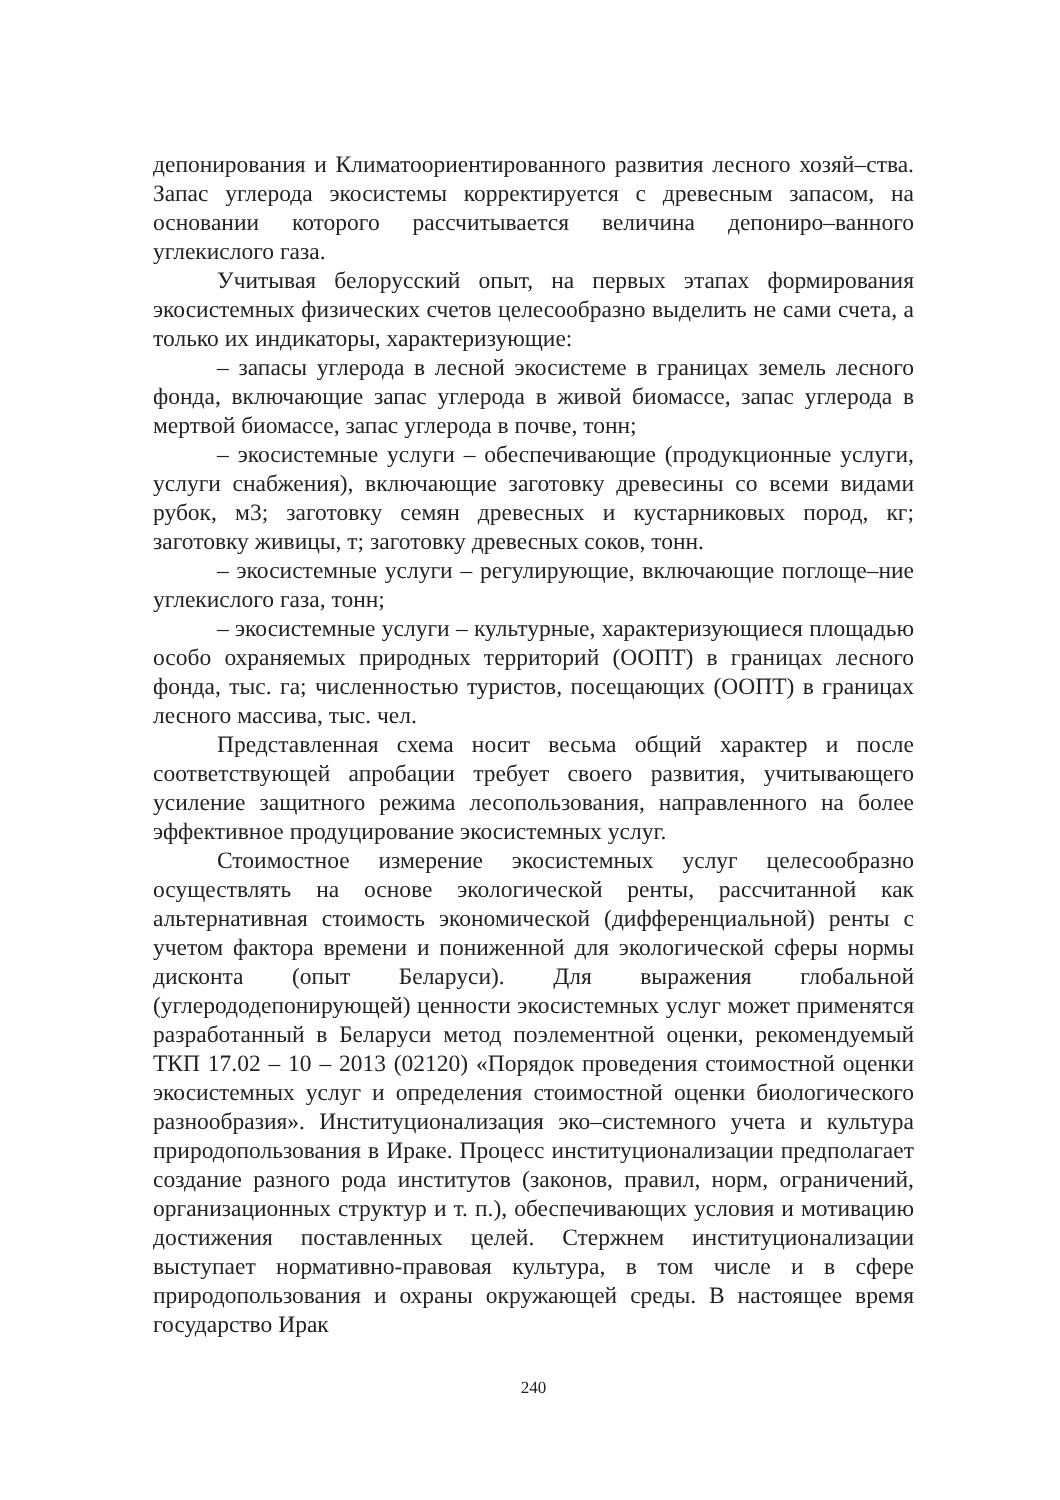депонирования и Климатоориентированного развития лесного хозяй–ства. Запас углерода экосистемы корректируется с древесным запасом, на основании которого рассчитывается величина депониро–ванного углекислого газа.
Учитывая белорусский опыт, на первых этапах формирования экосистемных физических счетов целесообразно выделить не сами счета, а только их индикаторы, характеризующие:
– запасы углерода в лесной экосистеме в границах земель лесного фонда, включающие запас углерода в живой биомассе, запас углерода в мертвой биомассе, запас углерода в почве, тонн;
– экосистемные услуги – обеспечивающие (продукционные услуги, услуги снабжения), включающие заготовку древесины со всеми видами рубок, м3; заготовку семян древесных и кустарниковых пород, кг; заготовку живицы, т; заготовку древесных соков, тонн.
– экосистемные услуги – регулирующие, включающие поглоще–ние углекислого газа, тонн;
– экосистемные услуги – культурные, характеризующиеся площадью особо охраняемых природных территорий (ООПТ) в границах лесного фонда, тыс. га; численностью туристов, посещающих (ООПТ) в границах лесного массива, тыс. чел.
Представленная схема носит весьма общий характер и после соответствующей апробации требует своего развития, учитывающего усиление защитного режима лесопользования, направленного на более эффективное продуцирование экосистемных услуг.
Стоимостное измерение экосистемных услуг целесообразно осуществлять на основе экологической ренты, рассчитанной как альтернативная стоимость экономической (дифференциальной) ренты с учетом фактора времени и пониженной для экологической сферы нормы дисконта (опыт Беларуси). Для выражения глобальной (углерододепонирующей) ценности экосистемных услуг может применятся разработанный в Беларуси метод поэлементной оценки, рекомендуемый ТКП 17.02 – 10 – 2013 (02120) «Порядок проведения стоимостной оценки экосистемных услуг и определения стоимостной оценки биологического разнообразия». Институционализация эко–системного учета и культура природопользования в Ираке. Процесс институционализации предполагает создание разного рода институтов (законов, правил, норм, ограничений, организационных структур и т. п.), обеспечивающих условия и мотивацию достижения поставленных целей. Стержнем институционализации выступает нормативно-правовая культура, в том числе и в сфере природопользования и охраны окружающей среды. В настоящее время государство Ирак
240